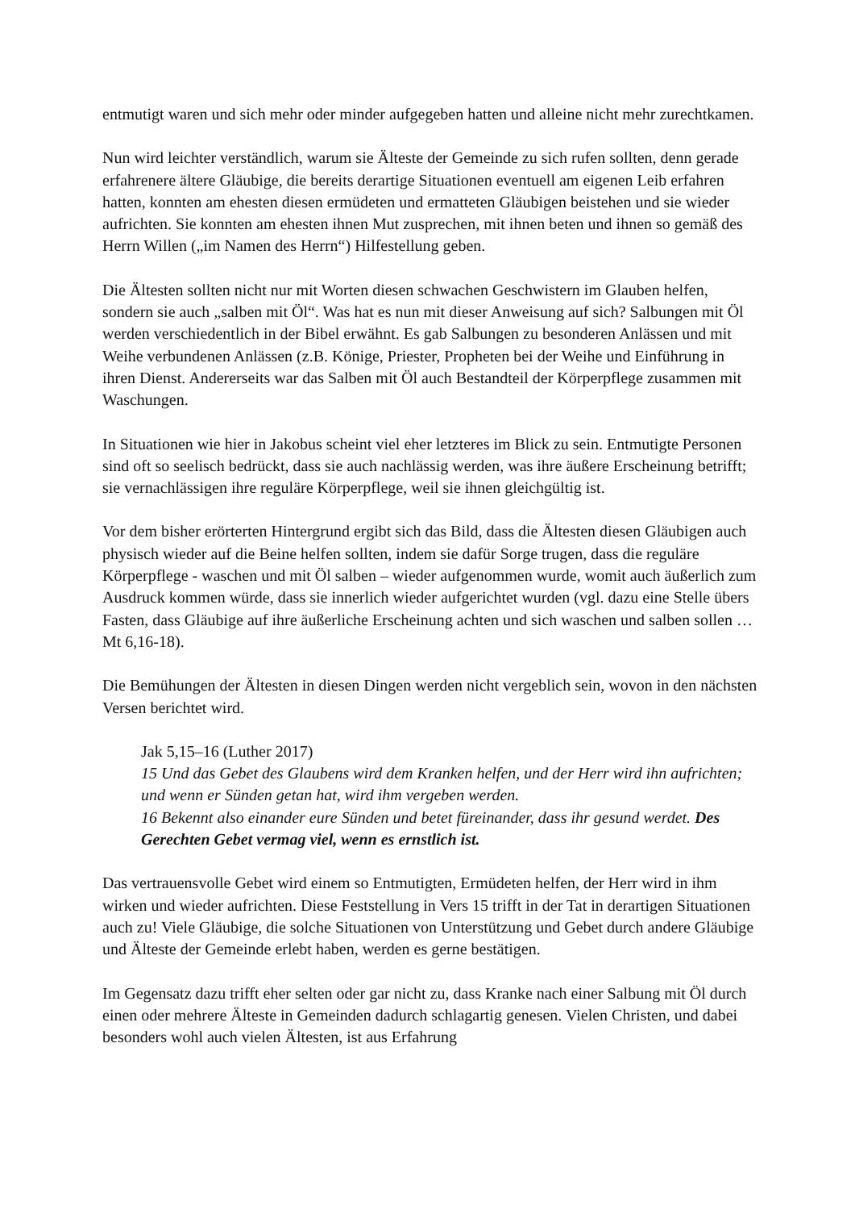entmutigt waren und sich mehr oder minder aufgegeben hatten und alleine nicht mehr zurechtkamen.
Nun wird leichter verständlich, warum sie Älteste der Gemeinde zu sich rufen sollten, denn gerade erfahrenere ältere Gläubige, die bereits derartige Situationen eventuell am eigenen Leib erfahren hatten, konnten am ehesten diesen ermüdeten und ermatteten Gläubigen beistehen und sie wieder aufrichten. Sie konnten am ehesten ihnen Mut zusprechen, mit ihnen beten und ihnen so gemäß des Herrn Willen („im Namen des Herrn“) Hilfestellung geben.
Die Ältesten sollten nicht nur mit Worten diesen schwachen Geschwistern im Glauben helfen, sondern sie auch „salben mit Öl“. Was hat es nun mit dieser Anweisung auf sich? Salbungen mit Öl werden verschiedentlich in der Bibel erwähnt. Es gab Salbungen zu besonderen Anlässen und mit Weihe verbundenen Anlässen (z.B. Könige, Priester, Propheten bei der Weihe und Einführung in ihren Dienst. Andererseits war das Salben mit Öl auch Bestandteil der Körperpflege zusammen mit Waschungen.
In Situationen wie hier in Jakobus scheint viel eher letzteres im Blick zu sein. Entmutigte Personen sind oft so seelisch bedrückt, dass sie auch nachlässig werden, was ihre äußere Erscheinung betrifft; sie vernachlässigen ihre reguläre Körperpflege, weil sie ihnen gleichgültig ist.
Vor dem bisher erörterten Hintergrund ergibt sich das Bild, dass die Ältesten diesen Gläubigen auch physisch wieder auf die Beine helfen sollten, indem sie dafür Sorge trugen, dass die reguläre Körperpflege - waschen und mit Öl salben – wieder aufgenommen wurde, womit auch äußerlich zum Ausdruck kommen würde, dass sie innerlich wieder aufgerichtet wurden (vgl. dazu eine Stelle übers Fasten, dass Gläubige auf ihre äußerliche Erscheinung achten und sich waschen und salben sollen … Mt 6,16-18).
Die Bemühungen der Ältesten in diesen Dingen werden nicht vergeblich sein, wovon in den nächsten Versen berichtet wird.
Jak 5,15–16 (Luther 2017)
15 Und das Gebet des Glaubens wird dem Kranken helfen, und der Herr wird ihn aufrichten; und wenn er Sünden getan hat, wird ihm vergeben werden.
16 Bekennt also einander eure Sünden und betet füreinander, dass ihr gesund werdet. Des Gerechten Gebet vermag viel, wenn es ernstlich ist.
Das vertrauensvolle Gebet wird einem so Entmutigten, Ermüdeten helfen, der Herr wird in ihm wirken und wieder aufrichten. Diese Feststellung in Vers 15 trifft in der Tat in derartigen Situationen auch zu! Viele Gläubige, die solche Situationen von Unterstützung und Gebet durch andere Gläubige und Älteste der Gemeinde erlebt haben, werden es gerne bestätigen.
Im Gegensatz dazu trifft eher selten oder gar nicht zu, dass Kranke nach einer Salbung mit Öl durch einen oder mehrere Älteste in Gemeinden dadurch schlagartig genesen. Vielen Christen, und dabei besonders wohl auch vielen Ältesten, ist aus Erfahrung